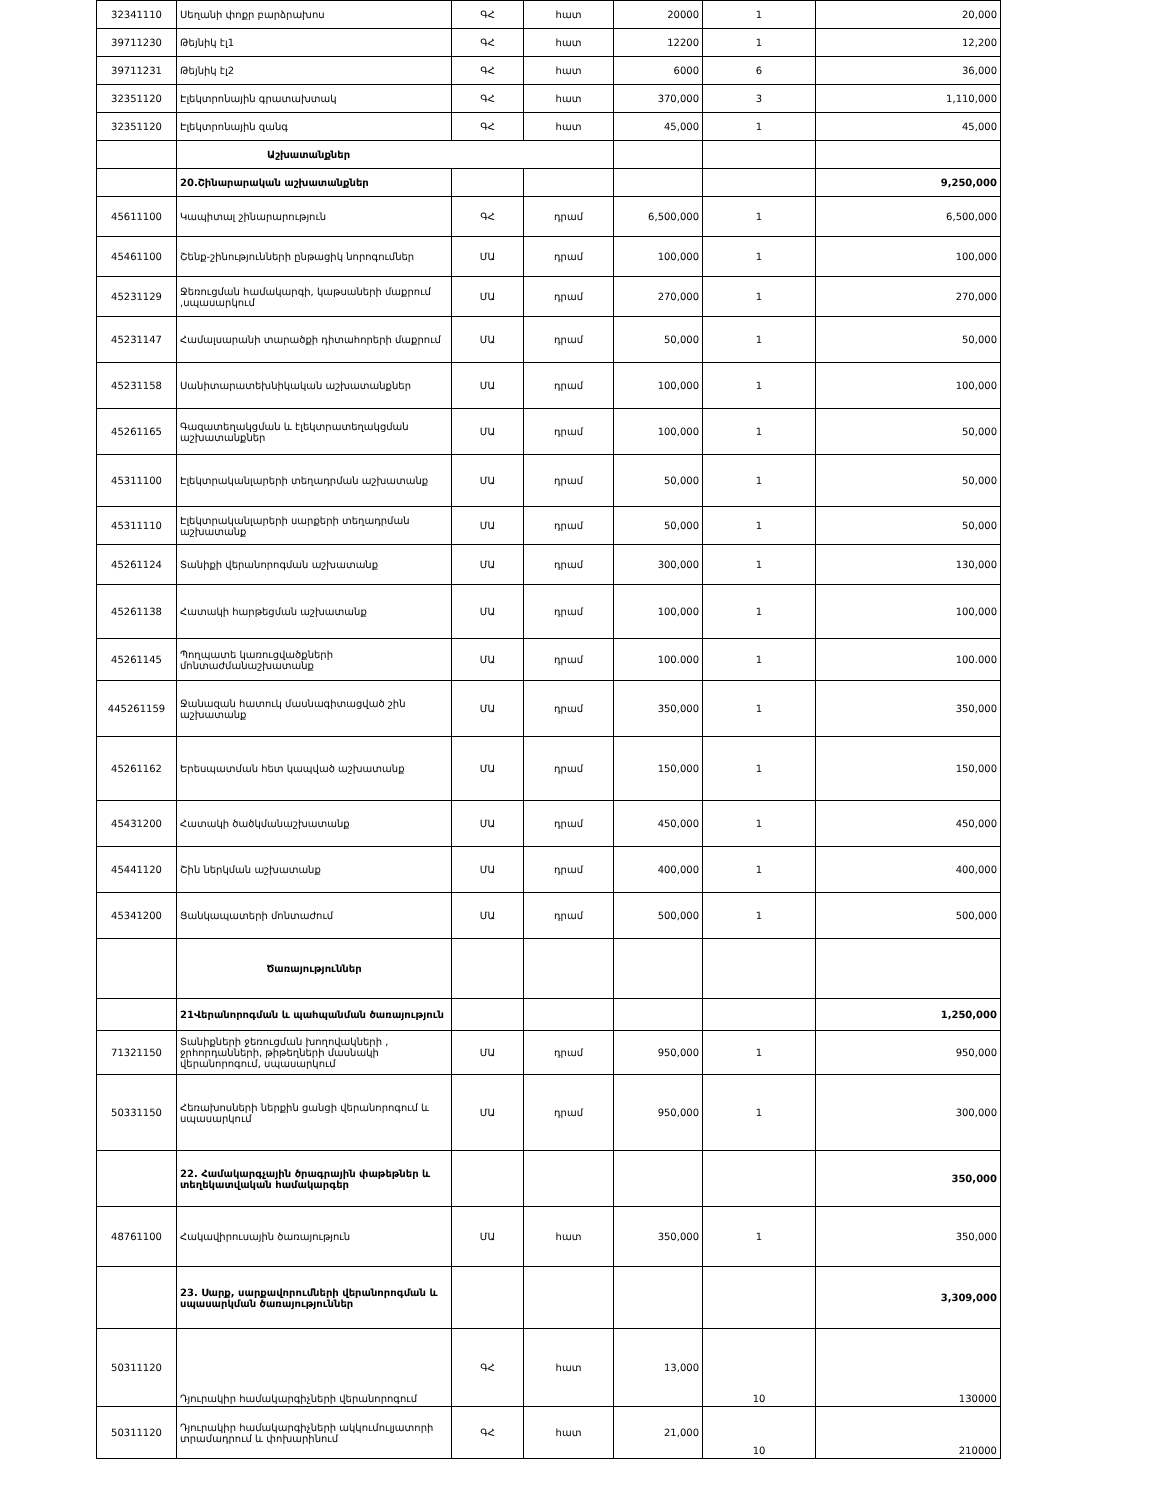| 32341110 | Սեղանի փոքր բարձրախոս | ԳՀ | հատ | 20000 | 1 | 20,000 |
| 39711230 | Թեյնիկ էլ1 | ԳՀ | հատ | 12200 | 1 | 12,200 |
| 39711231 | Թեյնիկ էլ2 | ԳՀ | հատ | 6000 | 6 | 36,000 |
| 32351120 | Էլեկտրոնային գրատախտակ | ԳՀ | հատ | 370,000 | 3 | 1,110,000 |
| 32351120 | Էլեկտրոնային զանգ | ԳՀ | հատ | 45,000 | 1 | 45,000 |
| | Աշխատանքներ | | | | | |
| | 20.Շինարարական աշխատանքներ | | | | | 9,250,000 |
| 45611100 | Կապիտալ շինարարություն | ԳՀ | դրամ | 6,500,000 | 1 | 6,500,000 |
| 45461100 | Շենք-շինությունների ընթացիկ նորոգումներ | ՄԱ | դրամ | 100,000 | 1 | 100,000 |
| 45231129 | Ջեռուցման համակարգի, կաթսաների մաքրում ,սպասարկում | ՄԱ | դրամ | 270,000 | 1 | 270,000 |
| 45231147 | Համալսարանի տարածքի դիտահորերի մաքրում | ՄԱ | դրամ | 50,000 | 1 | 50,000 |
| 45231158 | Սանիտարատեխնիկական աշխատանքներ | ՄԱ | դրամ | 100,000 | 1 | 100,000 |
| 45261165 | Գազատեղակցման և էլեկտրատեղակցման աշխատանքներ | ՄԱ | դրամ | 100,000 | 1 | 50,000 |
| 45311100 | Էլեկտրականլարերի տեղադրման աշխատանք | ՄԱ | դրամ | 50,000 | 1 | 50,000 |
| 45311110 | Էլեկտրականլարերի սարքերի տեղադրման աշխատանք | ՄԱ | դրամ | 50,000 | 1 | 50,000 |
| 45261124 | Տանիքի վերանորոգման աշխատանք | ՄԱ | դրամ | 300,000 | 1 | 130,000 |
| 45261138 | Հատակի հարթեցման աշխատանք | ՄԱ | դրամ | 100,000 | 1 | 100,000 |
| 45261145 | Պողպատե կառուցվածքների մոնտաժմանաշխատանք | ՄԱ | դրամ | 100.000 | 1 | 100.000 |
| 445261159 | Ջանազան հատուկ մասնագիտացված շին աշխատանք | ՄԱ | դրամ | 350,000 | 1 | 350,000 |
| 45261162 | Երեսպատման հետ կապված աշխատանք | ՄԱ | դրամ | 150,000 | 1 | 150,000 |
| 45431200 | Հատակի ծածկմանաշխատանք | ՄԱ | դրամ | 450,000 | 1 | 450,000 |
| 45441120 | Շին ներկման աշխատանք | ՄԱ | դրամ | 400,000 | 1 | 400,000 |
| 45341200 | Ցանկապատերի մոնտաժում | ՄԱ | դրամ | 500,000 | 1 | 500,000 |
| | Ծառայություններ | | | | | |
| | 21Վերանորոգման և պահպանման ծառայություն | | | | | 1,250,000 |
| 71321150 | Տանիքների ջեռուցման խողովակների , ջրհորդանների, թիթեղների մասնակի վերանորոգում, սպասարկում | ՄԱ | դրամ | 950,000 | 1 | 950,000 |
| 50331150 | Հեռախոսների ներքին ցանցի վերանորոգում և սպասարկում | ՄԱ | դրամ | 950,000 | 1 | 300,000 |
| | 22. Համակարգչային ծրագրային փաթեթներ և տեղեկատվական համակարգեր | | | | | 350,000 |
| 48761100 | Հակավիրուսային ծառայություն | ՄԱ | հատ | 350,000 | 1 | 350,000 |
| | 23. Սարք, սարքավորումների վերանորոգման և սպասարկման ծառայություններ | | | | | 3,309,000 |
| 50311120 | Դյուրակիր համակարգիչների վերանորոգում | ԳՀ | հատ | 13,000 | 10 | 130000 |
| 50311120 | Դյուրակիր համակարգիչների ակկումուլյատորի տրամադրում և փոխարինում | ԳՀ | հատ | 21,000 | 10 | 210000 |